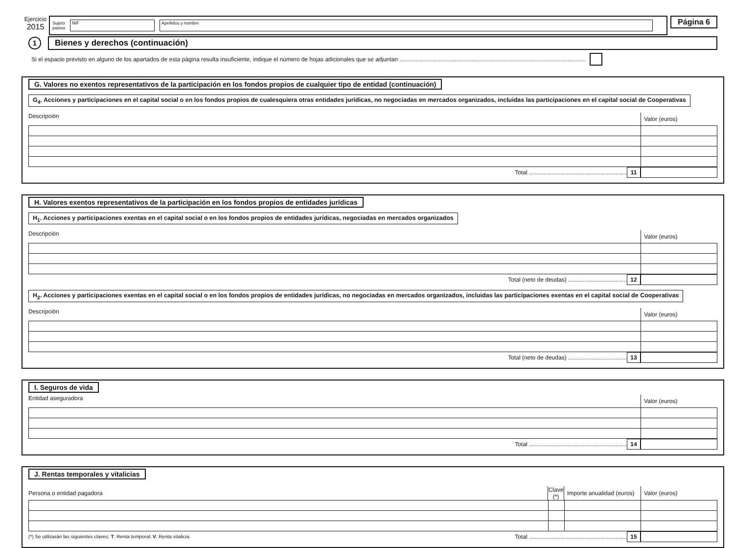Ejercicio
2015
Sujeto
pasivo
NIF Apellidos y nombre
Página 6
1
Bienes y derechos (continuación)
Si el espacio previsto en alguno de los apartados de esta página resulta insuficiente, indique el número de hojas adicionales que se adjuntan ..................................................................................................................
G. Valores no exentos representativos de la participación en los fondos propios de cualquier tipo de entidad (continuación)
G<sub>4</sub>. Acciones y participaciones en el capital social o en los fondos propios de cualesquiera otras entidades jurídicas, no negociadas en mercados organizados, incluidas las participaciones en el capital social de Cooperativas
Descripción Valor (euros)
Total ............................................................ 11
H. Valores exentos representativos de la participación en los fondos propios de entidades jurídicas
H<sub>1</sub>. Acciones y participaciones exentas en el capital social o en los fondos propios de entidades jurídicas, negociadas en mercados organizados
Descripción Valor (euros)
Total (neto de deudas) .................................... 12
H<sub>2</sub>. Acciones y participaciones exentas en el capital social o en los fondos propios de entidades jurídicas, no negociadas en mercados organizados, incluidas las participaciones exentas en el capital social de Cooperativas
Descripción Valor (euros)
Total (neto de deudas) .................................... 13
I. Seguros de vida
Entidad aseguradora Valor (euros)
Total ............................................................ 14
J. Rentas temporales y vitalicias
| Persona o entidad pagadora | Clave (*) | Importe anualidad (euros) | Valor (euros) |
(*) Se utilizarán las siguientes claves: T: Renta temporal; V: Renta vitalicia. Total ............................................................ 15